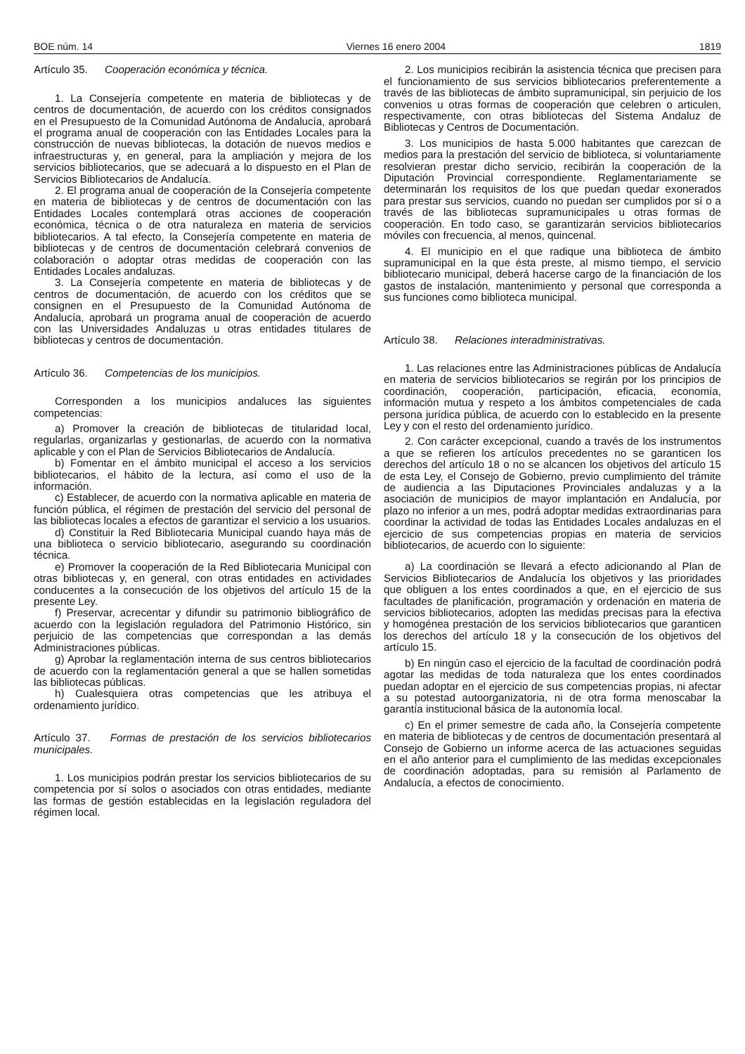BOE núm. 14 Viernes 16 enero 2004 1819
Artículo 35. Cooperación económica y técnica.
1. La Consejería competente en materia de bibliotecas y de centros de documentación, de acuerdo con los créditos consignados en el Presupuesto de la Comunidad Autónoma de Andalucía, aprobará el programa anual de cooperación con las Entidades Locales para la construcción de nuevas bibliotecas, la dotación de nuevos medios e infraestructuras y, en general, para la ampliación y mejora de los servicios bibliotecarios, que se adecuará a lo dispuesto en el Plan de Servicios Bibliotecarios de Andalucía.
2. El programa anual de cooperación de la Consejería competente en materia de bibliotecas y de centros de documentación con las Entidades Locales contemplará otras acciones de cooperación económica, técnica o de otra naturaleza en materia de servicios bibliotecarios. A tal efecto, la Consejería competente en materia de bibliotecas y de centros de documentación celebrará convenios de colaboración o adoptar otras medidas de cooperación con las Entidades Locales andaluzas.
3. La Consejería competente en materia de bibliotecas y de centros de documentación, de acuerdo con los créditos que se consignen en el Presupuesto de la Comunidad Autónoma de Andalucía, aprobará un programa anual de cooperación de acuerdo con las Universidades Andaluzas u otras entidades titulares de bibliotecas y centros de documentación.
Artículo 36. Competencias de los municipios.
Corresponden a los municipios andaluces las siguientes competencias:
a) Promover la creación de bibliotecas de titularidad local, regularlas, organizarlas y gestionarlas, de acuerdo con la normativa aplicable y con el Plan de Servicios Bibliotecarios de Andalucía.
b) Fomentar en el ámbito municipal el acceso a los servicios bibliotecarios, el hábito de la lectura, así como el uso de la información.
c) Establecer, de acuerdo con la normativa aplicable en materia de función pública, el régimen de prestación del servicio del personal de las bibliotecas locales a efectos de garantizar el servicio a los usuarios.
d) Constituir la Red Bibliotecaria Municipal cuando haya más de una biblioteca o servicio bibliotecario, asegurando su coordinación técnica.
e) Promover la cooperación de la Red Bibliotecaria Municipal con otras bibliotecas y, en general, con otras entidades en actividades conducentes a la consecución de los objetivos del artículo 15 de la presente Ley.
f) Preservar, acrecentar y difundir su patrimonio bibliográfico de acuerdo con la legislación reguladora del Patrimonio Histórico, sin perjuicio de las competencias que correspondan a las demás Administraciones públicas.
g) Aprobar la reglamentación interna de sus centros bibliotecarios de acuerdo con la reglamentación general a que se hallen sometidas las bibliotecas públicas.
h) Cualesquiera otras competencias que les atribuya el ordenamiento jurídico.
Artículo 37. Formas de prestación de los servicios bibliotecarios municipales.
1. Los municipios podrán prestar los servicios bibliotecarios de su competencia por sí solos o asociados con otras entidades, mediante las formas de gestión establecidas en la legislación reguladora del régimen local.
2. Los municipios recibirán la asistencia técnica que precisen para el funcionamiento de sus servicios bibliotecarios preferentemente a través de las bibliotecas de ámbito supramunicipal, sin perjuicio de los convenios u otras formas de cooperación que celebren o articulen, respectivamente, con otras bibliotecas del Sistema Andaluz de Bibliotecas y Centros de Documentación.
3. Los municipios de hasta 5.000 habitantes que carezcan de medios para la prestación del servicio de biblioteca, si voluntariamente resolvieran prestar dicho servicio, recibirán la cooperación de la Diputación Provincial correspondiente. Reglamentariamente se determinarán los requisitos de los que puedan quedar exonerados para prestar sus servicios, cuando no puedan ser cumplidos por sí o a través de las bibliotecas supramunicipales u otras formas de cooperación. En todo caso, se garantizarán servicios bibliotecarios móviles con frecuencia, al menos, quincenal.
4. El municipio en el que radique una biblioteca de ámbito supramunicipal en la que ésta preste, al mismo tiempo, el servicio bibliotecario municipal, deberá hacerse cargo de la financiación de los gastos de instalación, mantenimiento y personal que corresponda a sus funciones como biblioteca municipal.
Artículo 38. Relaciones interadministrativas.
1. Las relaciones entre las Administraciones públicas de Andalucía en materia de servicios bibliotecarios se regirán por los principios de coordinación, cooperación, participación, eficacia, economía, información mutua y respeto a los ámbitos competenciales de cada persona jurídica pública, de acuerdo con lo establecido en la presente Ley y con el resto del ordenamiento jurídico.
2. Con carácter excepcional, cuando a través de los instrumentos a que se refieren los artículos precedentes no se garanticen los derechos del artículo 18 o no se alcancen los objetivos del artículo 15 de esta Ley, el Consejo de Gobierno, previo cumplimiento del trámite de audiencia a las Diputaciones Provinciales andaluzas y a la asociación de municipios de mayor implantación en Andalucía, por plazo no inferior a un mes, podrá adoptar medidas extraordinarias para coordinar la actividad de todas las Entidades Locales andaluzas en el ejercicio de sus competencias propias en materia de servicios bibliotecarios, de acuerdo con lo siguiente:
a) La coordinación se llevará a efecto adicionando al Plan de Servicios Bibliotecarios de Andalucía los objetivos y las prioridades que obliguen a los entes coordinados a que, en el ejercicio de sus facultades de planificación, programación y ordenación en materia de servicios bibliotecarios, adopten las medidas precisas para la efectiva y homogénea prestación de los servicios bibliotecarios que garanticen los derechos del artículo 18 y la consecución de los objetivos del artículo 15.
b) En ningún caso el ejercicio de la facultad de coordinación podrá agotar las medidas de toda naturaleza que los entes coordinados puedan adoptar en el ejercicio de sus competencias propias, ni afectar a su potestad autoorganizatoria, ni de otra forma menoscabar la garantía institucional básica de la autonomía local.
c) En el primer semestre de cada año, la Consejería competente en materia de bibliotecas y de centros de documentación presentará al Consejo de Gobierno un informe acerca de las actuaciones seguidas en el año anterior para el cumplimiento de las medidas excepcionales de coordinación adoptadas, para su remisión al Parlamento de Andalucía, a efectos de conocimiento.